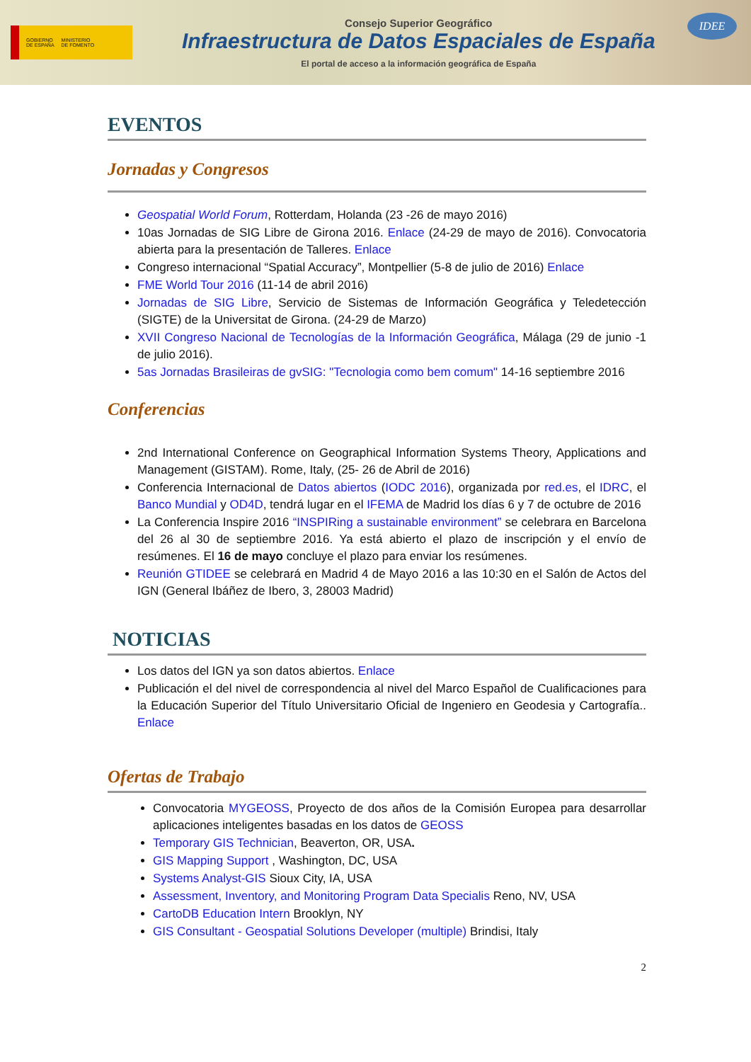GOBIERNO
DE ESPAÑA MINISTERIO
DE FOMENTO
Consejo Superior Geográfico
Infraestructura de Datos Espaciales de España
El portal de acceso a la información geográfica de España
IDEE
EVENTOS
Jornadas y Congresos
Geospatial World Forum, Rotterdam, Holanda (23 -26 de mayo 2016)
10as Jornadas de SIG Libre de Girona 2016. Enlace (24-29 de mayo de 2016). Convocatoria abierta para la presentación de Talleres. Enlace
Congreso internacional “Spatial Accuracy”, Montpellier (5-8 de julio de 2016) Enlace
FME World Tour 2016 (11-14 de abril 2016)
Jornadas de SIG Libre, Servicio de Sistemas de Información Geográfica y Teledetección (SIGTE) de la Universitat de Girona. (24-29 de Marzo)
XVII Congreso Nacional de Tecnologías de la Información Geográfica, Málaga (29 de junio -1 de julio 2016).
5as Jornadas Brasileiras de gvSIG: "Tecnologia como bem comum" 14-16 septiembre 2016
Conferencias
2nd International Conference on Geographical Information Systems Theory, Applications and Management (GISTAM). Rome, Italy, (25- 26 de Abril de 2016)
Conferencia Internacional de Datos abiertos (IODC 2016), organizada por red.es, el IDRC, el Banco Mundial y OD4D, tendrá lugar en el IFEMA de Madrid los días 6 y 7 de octubre de 2016
La Conferencia Inspire 2016 “INSPIRing a sustainable environment” se celebrara en Barcelona del 26 al 30 de septiembre 2016. Ya está abierto el plazo de inscripción y el envío de resúmenes. El 16 de mayo concluye el plazo para enviar los resúmenes.
Reunión GTIDEE se celebrará en Madrid 4 de Mayo 2016 a las 10:30 en el Salón de Actos del IGN (General Ibáñez de Ibero, 3, 28003 Madrid)
NOTICIAS
Los datos del IGN ya son datos abiertos. Enlace
Publicación el del nivel de correspondencia al nivel del Marco Español de Cualificaciones para la Educación Superior del Título Universitario Oficial de Ingeniero en Geodesia y Cartografía.. Enlace
Ofertas de Trabajo
Convocatoria MYGEOSS, Proyecto de dos años de la Comisión Europea para desarrollar aplicaciones inteligentes basadas en los datos de GEOSS
Temporary GIS Technician, Beaverton, OR, USA.
GIS Mapping Support , Washington, DC, USA
Systems Analyst-GIS Sioux City, IA, USA
Assessment, Inventory, and Monitoring Program Data Specialis Reno, NV, USA
CartoDB Education Intern Brooklyn, NY
GIS Consultant - Geospatial Solutions Developer (multiple) Brindisi, Italy
2